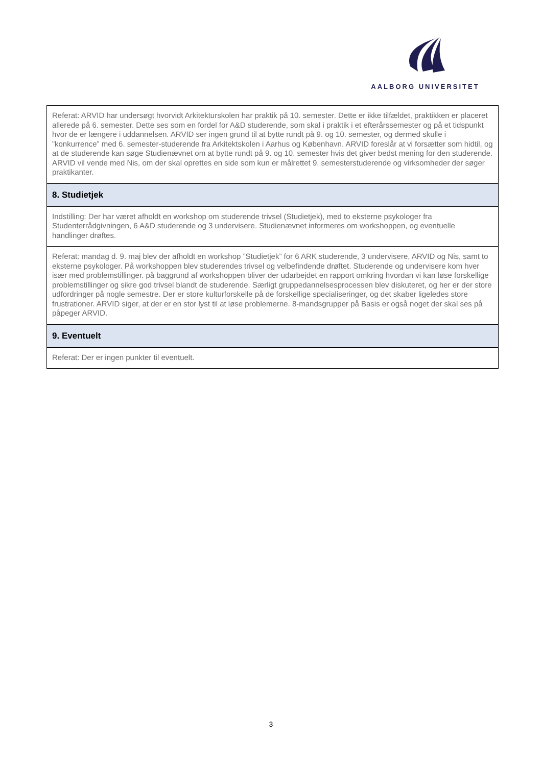AALBORG UNIVERSITET
| Referat: ARVID har undersøgt hvorvidt Arkitekturskolen har praktik på 10. semester. Dette er ikke tilfældet, praktikken er placeret allerede på 6. semester. Dette ses som en fordel for A&D studerende, som skal i praktik i et efterårssemester og på et tidspunkt hvor de er længere i uddannelsen. ARVID ser ingen grund til at bytte rundt på 9. og 10. semester, og dermed skulle i ”konkurrence” med 6. semester-studerende fra Arkitektskolen i Aarhus og København. ARVID foreslår at vi forsætter som hidtil, og at de studerende kan søge Studienævnet om at bytte rundt på 9. og 10. semester hvis det giver bedst mening for den studerende. ARVID vil vende med Nis, om der skal oprettes en side som kun er målrettet 9. semesterstuderende og virksomheder der søger praktikanter. |
| 8. Studietjek |
| Indstilling: Der har været afholdt en workshop om studerende trivsel (Studietjek), med to eksterne psykologer fra Studenterrådgivningen, 6 A&D studerende og 3 undervisere. Studienævnet informeres om workshoppen, og eventuelle handlinger drøftes. |
| Referat: mandag d. 9. maj blev der afholdt en workshop ”Studietjek” for 6 ARK studerende, 3 undervisere, ARVID og Nis, samt to eksterne psykologer. På workshoppen blev studerendes trivsel og velbefindende drøftet. Studerende og undervisere kom hver især med problemstillinger. på baggrund af workshoppen bliver der udarbejdet en rapport omkring hvordan vi kan løse forskellige problemstillinger og sikre god trivsel blandt de studerende. Særligt gruppedannelsesprocessen blev diskuteret, og her er der store udfordringer på nogle semestre. Der er store kulturforskelle på de forskellige specialiseringer, og det skaber ligeledes store frustrationer. ARVID siger, at der er en stor lyst til at løse problemerne. 8-mandsgrupper på Basis er også noget der skal ses på påpeger ARVID. |
| 9. Eventuelt |
| Referat: Der er ingen punkter til eventuelt. |
3